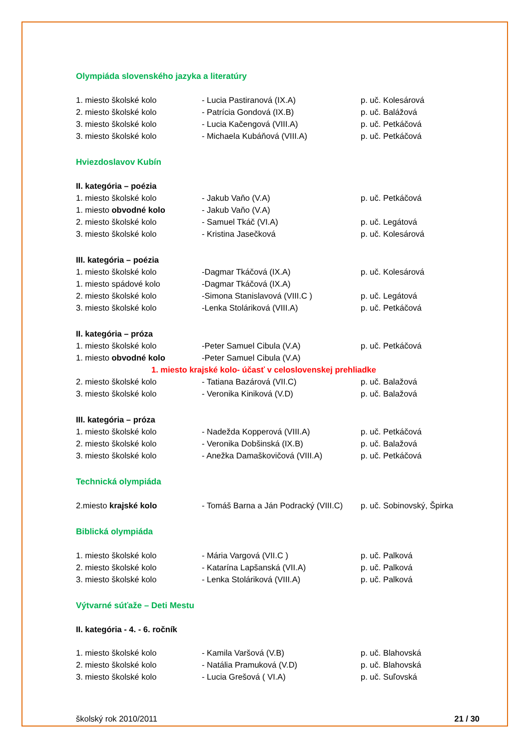Olympiáda slovenského jazyka a literatúry
| 1. miesto školské kolo | - Lucia Pastiranová (IX.A) | p. uč. Kolesárová |
| 2. miesto školské kolo | - Patrícia Gondová (IX.B) | p. uč. Balážová |
| 3. miesto školské kolo | - Lucia Kačengová (VIII.A) | p. uč. Petkáčová |
| 3. miesto školské kolo | - Michaela Kubáňová (VIII.A) | p. uč. Petkáčová |
Hviezdoslavov Kubín
| II. kategória – poézia | | |
| 1. miesto školské kolo | - Jakub Vaňo (V.A) | p. uč. Petkáčová |
| 1. miesto obvodné kolo | - Jakub Vaňo (V.A) | |
| 2. miesto školské kolo | - Samuel Tkáč (VI.A) | p. uč. Legátová |
| 3. miesto školské kolo | - Kristina Jasečková | p. uč. Kolesárová |
| III. kategória – poézia | | |
| 1. miesto školské kolo | -Dagmar Tkáčová (IX.A) | p. uč. Kolesárová |
| 1. miesto spádové kolo | -Dagmar Tkáčová (IX.A) | |
| 2. miesto školské kolo | -Simona Stanislavová (VIII.C ) | p. uč. Legátová |
| 3. miesto školské kolo | -Lenka Stoláriková (VIII.A) | p. uč. Petkáčová |
| II. kategória – próza | | |
| 1. miesto školské kolo | -Peter Samuel Cibula (V.A) | p. uč. Petkáčová |
| 1. miesto obvodné kolo | -Peter Samuel Cibula (V.A) | |
| 1. miesto krajské kolo- účasť v celoslovenskej prehliadke | | |
| 2. miesto školské kolo | - Tatiana Bazárová (VII.C) | p. uč. Balažová |
| 3. miesto školské kolo | - Veronika Kiniková (V.D) | p. uč. Balažová |
| III. kategória – próza | | |
| 1. miesto školské kolo | - Nadežda Kopperová (VIII.A) | p. uč. Petkáčová |
| 2. miesto školské kolo | - Veronika Dobšinská (IX.B) | p. uč. Balažová |
| 3. miesto školské kolo | - Anežka Damaškovičová (VIII.A) | p. uč. Petkáčová |
Technická olympiáda
| 2.miesto krajské kolo | - Tomáš Barna a Ján Podracký (VIII.C) | p. uč. Sobinovský, Špirka |
Biblická olympiáda
| 1. miesto školské kolo | - Mária Vargová (VII.C ) | p. uč. Palková |
| 2. miesto školské kolo | - Katarína Lapšanská (VII.A) | p. uč. Palková |
| 3. miesto školské kolo | - Lenka Stoláriková (VIII.A) | p. uč. Palková |
Výtvarné súťaže – Deti Mestu
II. kategória - 4. - 6. ročník
| 1. miesto školské kolo | - Kamila Varšová (V.B) | p. uč. Blahovská |
| 2. miesto školské kolo | - Natália Pramuková (V.D) | p. uč. Blahovská |
| 3. miesto školské kolo | - Lucia Grešová ( VI.A) | p. uč. Suľovská |
školský rok 2010/2011 21 / 30